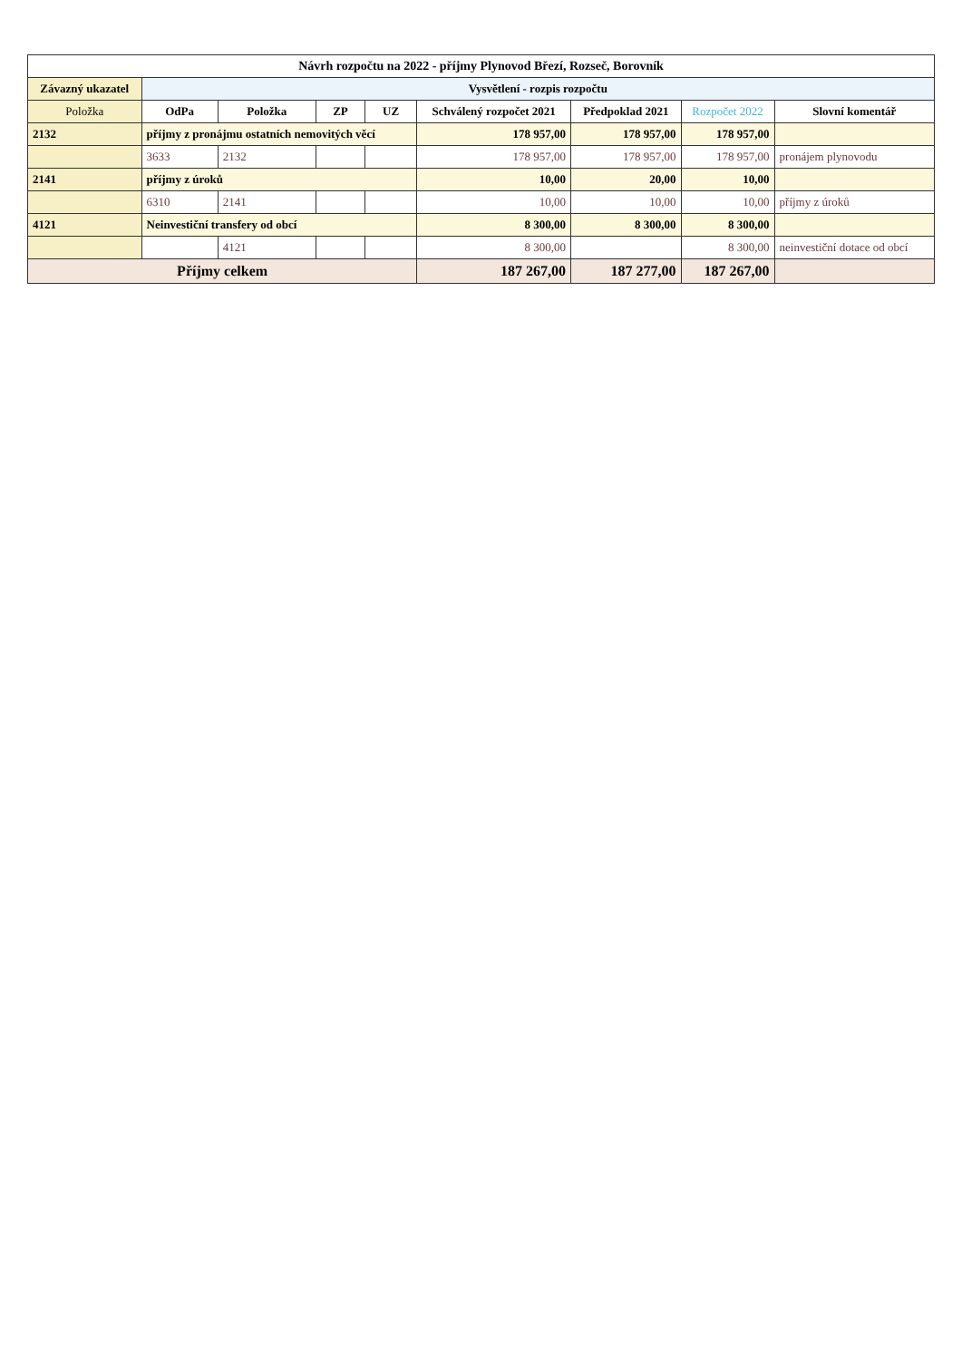| Návrh rozpočtu na 2022 - příjmy Plynovod Březí, Rozseč, Borovník | | | | | | | | |
| Závazný ukazatel | Vysvětlení - rozpis rozpočtu | | | | | | | |
| Položka | OdPa | Položka | ZP | UZ | Schválený rozpočet 2021 | Předpoklad 2021 | Rozpočet 2022 | Slovní komentář |
| 2132 | příjmy z pronájmu ostatních nemovitých věcí | | | | 178 957,00 | 178 957,00 | 178 957,00 | |
| | 3633 | 2132 | | | 178 957,00 | 178 957,00 | 178 957,00 | pronájem plynovodu |
| 2141 | příjmy z úroků | | | | 10,00 | 20,00 | 10,00 | |
| | 6310 | 2141 | | | 10,00 | 10,00 | 10,00 | příjmy z úroků |
| 4121 | Neinvestiční transfery od obcí | | | | 8 300,00 | 8 300,00 | 8 300,00 | |
| | | 4121 | | | 8 300,00 | | 8 300,00 | neinvestiční dotace od obcí |
| Příjmy celkem | | | | | 187 267,00 | 187 277,00 | 187 267,00 | |